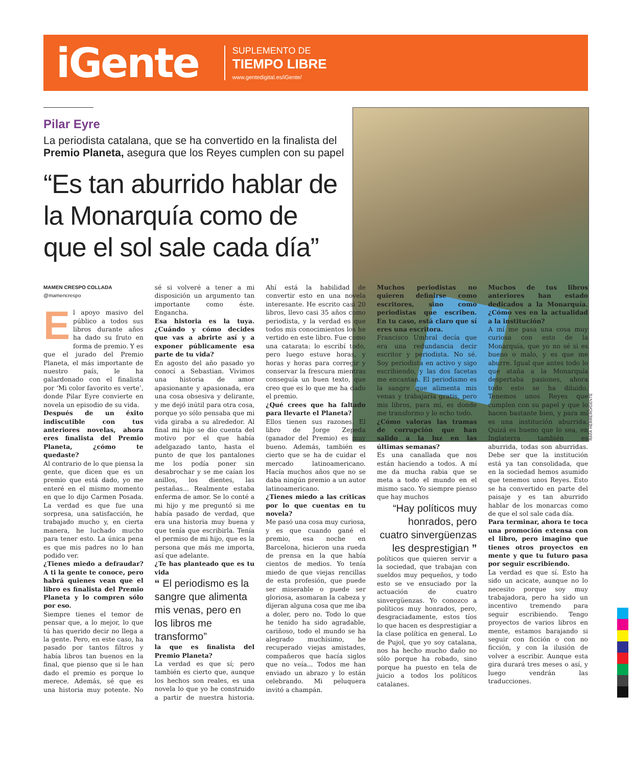iGente
SUPLEMENTO DE
TIEMPO LIBRE
www.gentedigital.es/iGente/
Pilar Eyre
La periodista catalana, que se ha convertido en la finalista del Premio Planeta, asegura que los Reyes cumplen con su papel
“Es tan aburrido hablar de la Monarquía como de que el sol sale cada día”
RAFA HERRERO/GENTE
MAMEN CRESPO COLLADA
@mamencrespo
El apoyo masivo del público a todos sus libros durante años ha dado su fruto en forma de premio. Y es que el jurado del Premio Planeta, el más importante de nuestro país, le ha galardonado con el finalista por ‘Mi color favorito es verte’, donde Pilar Eyre convierte en novela un episodio de su vida.
Después de un éxito indiscutible con tus anteriores novelas, ahora eres finalista del Premio Planeta, ¿cómo te quedaste?
Al contrario de lo que piensa la gente, que dicen que es un premio que está dado, yo me enteré en el mismo momento en que lo dijo Carmen Posada. La verdad es que fue una sorpresa, una satisfacción, he trabajado mucho y, en cierta manera, he luchado mucho para tener esto. La única pena es que mis padres no lo han podido ver.
¿Tienes miedo a defraudar? A ti la gente te conoce, pero habrá quienes vean que el libro es finalista del Premio Planeta y lo compren sólo por eso.
Siempre tienes el temor de pensar que, a lo mejor, lo que tú has querido decir no llega a la gente. Pero, en este caso, ha pasado por tantos filtros y había libros tan buenos en la final, que pienso que si le han dado el premio es porque lo merece. Además, sé que es una historia muy potente. No sé si volveré a tener a mi disposición un argumento tan importante como éste. Engancha.
Esa historia es la tuya. ¿Cuándo y cómo decides que vas a abrirte así y a exponer públicamente esa parte de tu vida?
En agosto del año pasado yo conocí a Sebastian. Vivimos una historia de amor apasionante y apasionada, era una cosa obsesiva y delirante, y me dejó inútil para otra cosa, porque yo sólo pensaba que mi vida giraba a su alrededor. Al final mi hijo se dio cuenta del motivo por el que había adelgazado tanto, hasta el punto de que los pantalones me los podía poner sin desabrochar y se me caían los anillos, los dientes, las pestañas... Realmente estaba enferma de amor. Se lo conté a mi hijo y me preguntó si me había pasado de verdad, que era una historia muy buena y que tenía que escribirla. Tenía el permiso de mi hijo, que es la persona que más me importa, así que adelante.
¿Te has planteado que es tu vida
“ El periodismo es la sangre que alimenta mis venas, pero en los libros me transformo”
la que es finalista del Premio Planeta?
La verdad es que sí; pero también es cierto que, aunque los hechos son reales, es una novela lo que yo he construido a partir de nuestra historia. Ahí está la habilidad de convertir esto en una novela interesante. He escrito casi 20 libros, llevo casi 35 años como periodista, y la verdad es que todos mis conocimientos los he vertido en este libro. Fue como una catarata: lo escribí todo, pero luego estuve horas, y horas y horas para corregir y conservar la frescura mientras conseguía un buen texto, que creo que es lo que me ha dado el premio.
¿Qué crees que ha faltado para llevarte el Planeta?
Ellos tienen sus razones. El libro de Jorge Zepeda (ganador del Premio) es muy bueno. Además, también es cierto que se ha de cuidar el mercado latinoamericano. Hacía muchos años que no se daba ningún premio a un autor latinoamericano.
¿Tienes miedo a las críticas por lo que cuentas en tu novela?
Me pasó una cosa muy curiosa, y es que cuando gané el premio, esa noche en Barcelona, hicieron una rueda de prensa en la que había cientos de medios. Yo tenía miedo de que viejas rencillas de esta profesión, que puede ser miserable o puede ser gloriosa, asomaran la cabeza y dijeran alguna cosa que me iba a doler, pero no. Todo lo que he tenido ha sido agradable, cariñoso, todo el mundo se ha alegrado muchísimo, he recuperado viejas amistades, compañeros que hacía siglos que no veía... Todos me han enviado un abrazo y lo están celebrando. Mi peluquera invitó a champán.
Muchos periodistas no quieren definirse como escritores, sino como periodistas que escriben. En tu caso, está claro que sí eres una escritora.
Francisco Umbral decía que era una redundancia decir escritor y periodista. No sé. Soy periodista en activo y sigo escribiendo, y las dos facetas me encantan. El periodismo es la sangre que alimenta mis venas y trabajaría gratis, pero mis libros, para mí, es donde me transformo y lo echo todo.
¿Cómo valoras las tramas de corrupción que han salido a la luz en las últimas semanas?
Es una canallada que nos están haciendo a todos. A mí me da mucha rabia que se meta a todo el mundo en el mismo saco. Yo siempre pienso que hay muchos
“Hay políticos muy honrados, pero cuatro sinvergüenzas les desprestigian ”
políticos que quieren servir a la sociedad, que trabajan con sueldos muy pequeños, y todo esto se ve ensuciado por la actuación de cuatro sinvergüenzas. Yo conozco a políticos muy honrados, pero, desgraciadamente, estos tíos lo que hacen es desprestigiar a la clase política en general. Lo de Pujol, que yo soy catalana, nos ha hecho mucho daño no sólo porque ha robado, sino porque ha puesto en tela de juicio a todos los políticos catalanes.
Muchos de tus libros anteriores han estado dedicados a la Monarquía. ¿Cómo ves en la actualidad a la institución?
A mí me pasa una cosa muy curiosa con esto de la Monarquía, que yo no sé si es bueno o malo, y es que me aburre. Igual que antes todo lo que ataña a la Monarquía despertaba pasiones, ahora todo esto se ha diluido. Tenemos unos Reyes que cumplen con su papel y que lo hacen bastante bien, y para mí es una institución aburrida. Quizá es bueno que lo sea, en Inglaterra también es aburrida, todas son aburridas. Debe ser que la institución está ya tan consolidada, que en la sociedad hemos asumido que tenemos unos Reyes. Esto se ha convertido en parte del paisaje y es tan aburrido hablar de los monarcas como de que el sol sale cada día.
Para terminar, ahora te toca una promoción extensa con el libro, pero imagino que tienes otros proyectos en mente y que tu futuro pasa por seguir escribiendo.
La verdad es que sí. Esto ha sido un acicate, aunque no lo necesito porque soy muy trabajadora, pero ha sido un incentivo tremendo para seguir escribiendo. Tengo proyectos de varios libros en mente, estamos barajando si seguir con ficción o con no ficción, y con la ilusión de volver a escribir. Aunque esta gira durará tres meses o así, y luego vendrán las traducciones.